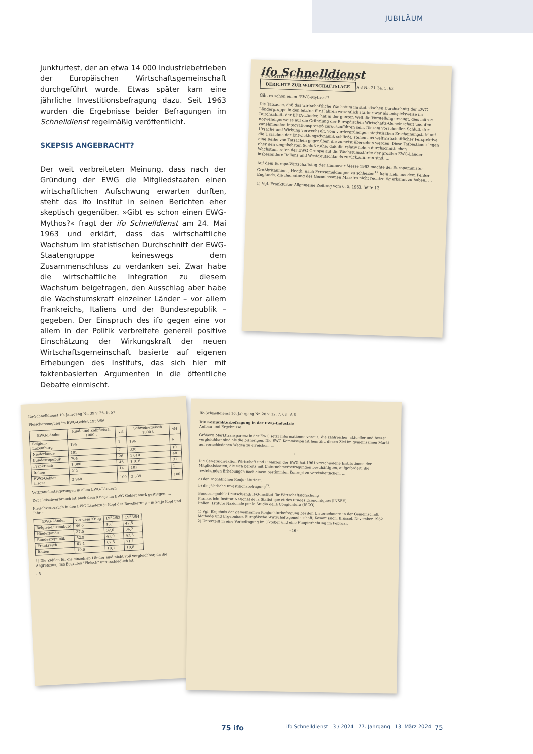JUBILÄUM
junkturtest, der an etwa 14 000 Industriebetrieben der Europäischen Wirtschaftsgemeinschaft durchgeführt wurde. Etwas später kam eine jährliche Investitionsbefragung dazu. Seit 1963 wurden die Ergebnisse beider Befragungen im Schnelldienst regelmäßig veröffentlicht.
SKEPSIS ANGEBRACHT?
Der weit verbreiteten Meinung, dass nach der Gründung der EWG die Mitgliedstaaten einen wirtschaftlichen Aufschwung erwarten durften, steht das ifo Institut in seinen Berichten eher skeptisch gegenüber. »Gibt es schon einen EWG-Mythos?« fragt der ifo Schnelldienst am 24. Mai 1963 und erklärt, dass das wirtschaftliche Wachstum im statistischen Durchschnitt der EWG-Staatengruppe keineswegs dem Zusammenschluss zu verdanken sei. Zwar habe die wirtschaftliche Integration zu diesem Wachstum beigetragen, den Ausschlag aber habe die Wachstumskraft einzelner Länder – vor allem Frankreichs, Italiens und der Bundesrepublik – gegeben. Der Einspruch des ifo gegen eine vor allem in der Politik verbreitete generell positive Einschätzung der Wirkungskraft der neuen Wirtschaftsgemeinschaft basierte auf eigenen Erhebungen des Instituts, das sich hier mit faktenbasierten Argumenten in die öffentliche Debatte einmischt.
ifo Schnelldienst
IFO-INSTITUT FÜR WIRTSCHAFTSFORSCHUNG BERICHTE ZUR WIRTSCHAFTSLAGE A 8 Nr. 21 24. 5. 63
Gibt es schon einen "EWG-Mythos"?
Die Tatsache, daß das wirtschaftliche Wachstum im statistischen Durchschnitt der EWG-Ländergruppe in den letzten fünf Jahren wesentlich stärker war als beispielsweise im Durchschnitt der EFTA-Länder, hat in der ganzen Welt die Vorstellung erzeugt, dies müsse notwendigerweise auf die Gründung der Europäischen Wirtschafts-Gemeinschaft und den zunehmenden Integrationsprozeß zurückzuführen sein. Diesem vorschnellen Schluß, der Ursache und Wirkung verwechselt, vom vordergründigen statistischen Erscheinungsbild auf die Ursachen der Entwicklungsdynamik schließt, stehen aus weltwirtschaftlicher Perspektive eine Reihe von Tatsachen gegenüber, die zumeist übersehen werden. Diese Tatbestände legen eher den umgekehrten Schluß nahe: daß die relativ hohen durchschnittlichen Wachstumsraten der EWG-Gruppe auf die Wachstumsstärke der größten EWG-Länder insbesondere Italiens und Westdeutschlands zurückzuführen sind. …
Auf dem Europa-Wirtschaftstag der Hannover-Messe 1963 machte der Europaminister Großbritanniens, Heath, nach Pressemeldungen zu schließen<sup>1)</sup>, kein Hehl aus dem Fehler Englands, die Bedeutung des Gemeinsamen Marktes nicht rechtzeitig erkannt zu haben. …
1) Vgl. Frankfurter Allgemeine Zeitung vom 6. 5. 1963, Seite 12
Ifo-Schnelldienst 10. Jahrgang Nr. 39 v. 26. 9. 57
Fleischerzeugung im EWG-Gebiet 1955/56
| EWG-Länder | Rind- und Kalbfleisch 1000 t | vH | Schweinefleisch 1000 t | vH |
| --- | --- | --- | --- | --- |
| Belgien-Luxemburg | 194 | 7 | 194 | 6 |
| Niederlande | 195 | 7 | 338 | 10 |
| Bundesrepublik | 764 | 26 | 1 610 | 48 |
| Frankreich | 1 380 | 46 | 1 016 | 31 |
| Italien | 415 | 14 | 181 | 5 |
| EWG-Gebiet insges. | 2 948 | 100 | 3 339 | 100 |
Verbrauchssteigerungen in allen EWG-Ländern
Der Fleischverbrauch ist nach dem Kriege im EWG-Gebiet stark gestiegen. …
Fleischverbrauch in den EWG-Ländern je Kopf der Bevölkerung – in kg je Kopf und Jahr –
| EWG-Länder | vor dem Krieg | 1952/53 | 1953/54 |
| --- | --- | --- | --- |
| Belgien-Luxemburg | 46,0 | 48,1 | 47,5 |
| Niederlande | 37,5 | 32,0 | 36,2 |
| Bundesrepublik | 52,8 | 41,0 | 43,3 |
| Frankreich | 61,4 | 67,5 | 71,1 |
| Italien | 19,6 | 18,1 | 18,8 |
1) Die Zahlen für die einzelnen Länder sind nicht voll vergleichbar, da die Abgrenzung des Begriffes "Fleisch" unterschiedlich ist.
- 5 -
Ifo-Schnelldienst 16. Jahrgang Nr. 28 v. 12. 7. 63 A 8
Die Konjunkturbefragung in der EWG-Industrie
Aufbau und Ergebnisse
Größere Markttransparenz in der EWG setzt Informationen voraus, die zahlreicher, aktueller und besser vergleichbar sind als die bisherigen. Die EWG-Kommission ist bemüht, dieses Ziel im gemeinsamen Markt auf verschiedenen Wegen zu erreichen. …
I.
Die Generaldirektion Wirtschaft und Finanzen der EWG hat 1961 verschiedene Institutionen der Mitgliedstaaten, die sich bereits mit Unternehmerbefragungen beschäftigten, aufgefordert, die bestehenden Erhebungen nach einem bestimmten Konzept zu vereinheitlichen. …
a) den monatlichen Konjunkturtest,
b) die jährliche Investitionsbefragung<sup>2)</sup>.
Bundesrepublik Deutschland: IFO-Institut für Wirtschaftsforschung
Frankreich: Institut National de la Statistique et des Etudes Economiques (INSEE)
Italien: Istituto Nazionale per lo Studio della Congiuntura (ISCO)
1) Vgl. Ergebnis der gemeinsamen Konjunkturbefragung bei den Unternehmern in der Gemeinschaft, Methode und Ergebnisse. Europäische Wirtschaftsgemeinschaft, Kommission, Brüssel, November 1962.
2) Unterteilt in eine Vorbefragung im Oktober und eine Haupterhebung im Februar.
- 16 -
75 ifo ifo Schnelldienst 3 / 2024 77. Jahrgang 13. März 2024 75